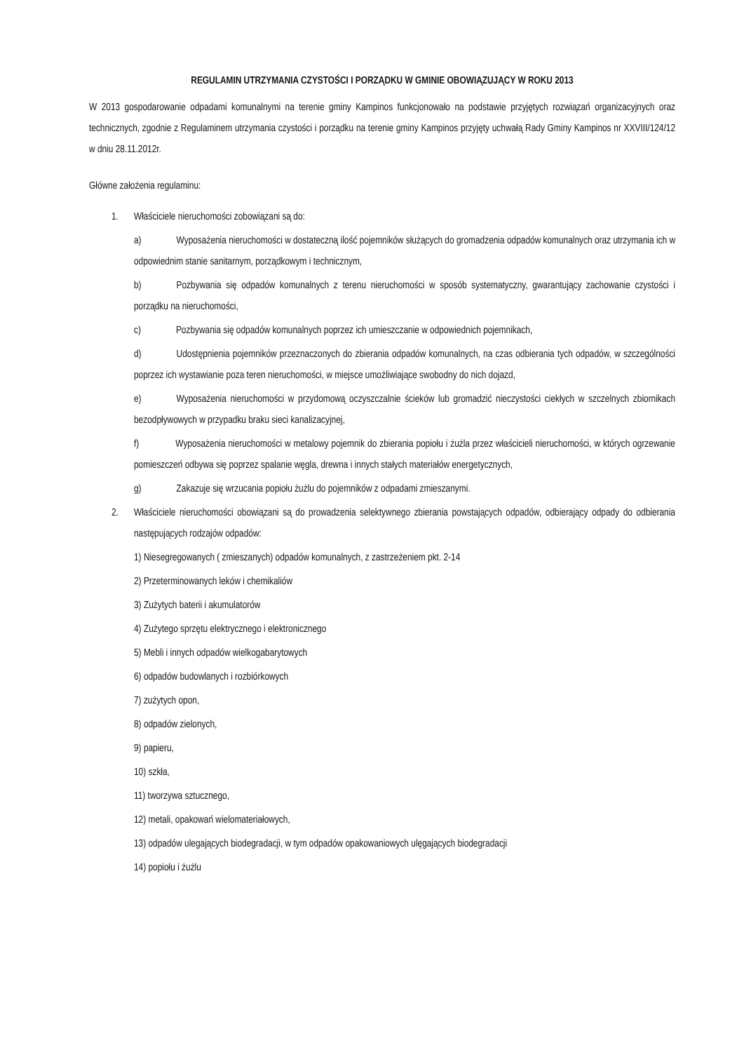REGULAMIN UTRZYMANIA CZYSTOŚCI I PORZĄDKU W GMINIE OBOWIĄZUJĄCY W ROKU 2013
W 2013 gospodarowanie odpadami komunalnymi na terenie gminy Kampinos funkcjonowało na podstawie przyjętych rozwiązań organizacyjnych oraz technicznych, zgodnie z Regulaminem utrzymania czystości i porządku na terenie gminy Kampinos przyjęty uchwałą Rady Gminy Kampinos nr XXVIII/124/12 w dniu 28.11.2012r.
Główne założenia regulaminu:
1. Właściciele nieruchomości zobowiązani są do:
a) Wyposażenia nieruchomości w dostateczną ilość pojemników służących do gromadzenia odpadów komunalnych oraz utrzymania ich w odpowiednim stanie sanitarnym, porządkowym i technicznym,
b) Pozbywania się odpadów komunalnych z terenu nieruchomości w sposób systematyczny, gwarantujący zachowanie czystości i porządku na nieruchomości,
c) Pozbywania się odpadów komunalnych poprzez ich umieszczanie w odpowiednich pojemnikach,
d) Udostępnienia pojemników przeznaczonych do zbierania odpadów komunalnych, na czas odbierania tych odpadów, w szczególności poprzez ich wystawianie poza teren nieruchomości, w miejsce umożliwiające swobodny do nich dojazd,
e) Wyposażenia nieruchomości w przydomową oczyszczalnie ścieków lub gromadzić nieczystości ciekłych w szczelnych zbiornikach bezodpływowych w przypadku braku sieci kanalizacyjnej,
f) Wyposażenia nieruchomości w metalowy pojemnik do zbierania popiołu i żużla przez właścicieli nieruchomości, w których ogrzewanie pomieszczeń odbywa się poprzez spalanie węgla, drewna i innych stałych materiałów energetycznych,
g) Zakazuje się wrzucania popiołu żużlu do pojemników z odpadami zmieszanymi.
2. Właściciele nieruchomości obowiązani są do prowadzenia selektywnego zbierania powstających odpadów, odbierający odpady do odbierania następujących rodzajów odpadów:
1) Niesegregowanych ( zmieszanych) odpadów komunalnych, z zastrzeżeniem pkt. 2-14
2) Przeterminowanych leków i chemikaliów
3) Zużytych baterii i akumulatorów
4) Zużytego sprzętu elektrycznego i elektronicznego
5) Mebli i innych odpadów wielkogabarytowych
6) odpadów budowlanych i rozbiórkowych
7) zużytych opon,
8) odpadów zielonych,
9) papieru,
10) szkła,
11) tworzywa sztucznego,
12) metali, opakowań wielomateriałowych,
13) odpadów ulegających biodegradacji, w tym odpadów opakowaniowych ulęgających biodegradacji
14) popiołu i żużlu